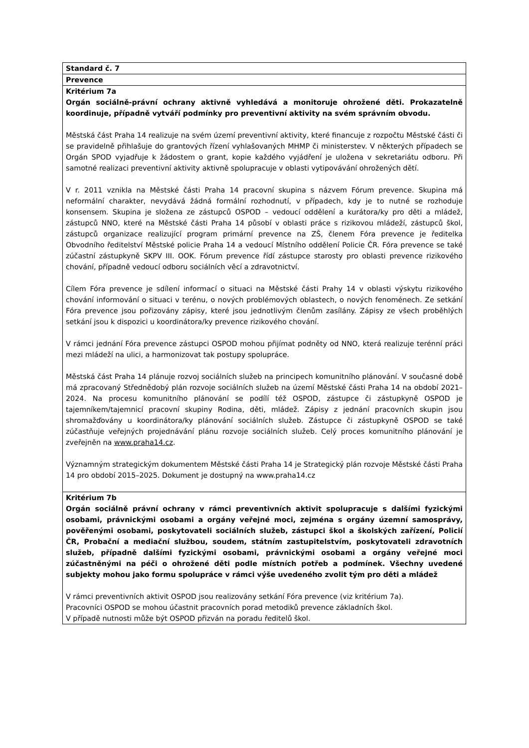| Standard č. 7 |
| Prevence |
| Kritérium 7a Orgán sociálně-právní ochrany aktivně vyhledává a monitoruje ohrožené děti. Prokazatelně koordinuje, případně vytváří podmínky pro preventivní aktivity na svém správním obvodu. Městská část Praha 14 realizuje na svém území preventivní aktivity, které financuje z rozpočtu Městské části či se pravidelně přihlašuje do grantových řízení vyhlašovaných MHMP či ministerstev. V některých případech se Orgán SPOD vyjadřuje k žádostem o grant, kopie každého vyjádření je uložena v sekretariátu odboru. Při samotné realizaci preventivní aktivity aktivně spolupracuje v oblasti vytipovávání ohrožených dětí. V r. 2011 vznikla na Městské části Praha 14 pracovní skupina s názvem Fórum prevence. Skupina má neformální charakter, nevydává žádná formální rozhodnutí, v případech, kdy je to nutné se rozhoduje konsensem. Skupina je složena ze zástupců OSPOD – vedoucí oddělení a kurátora/ky pro děti a mládež, zástupců NNO, které na Městské části Praha 14 působí v oblasti práce s rizikovou mládeží, zástupců škol, zástupců organizace realizující program primární prevence na ZŠ, členem Fóra prevence je ředitelka Obvodního ředitelství Městské policie Praha 14 a vedoucí Místního oddělení Policie ČR. Fóra prevence se také zúčastní zástupkyně SKPV III. OOK. Fórum prevence řídí zástupce starosty pro oblasti prevence rizikového chování, případně vedoucí odboru sociálních věcí a zdravotnictví. Cílem Fóra prevence je sdílení informací o situaci na Městské části Prahy 14 v oblasti výskytu rizikového chování informování o situaci v terénu, o nových problémových oblastech, o nových fenoménech. Ze setkání Fóra prevence jsou pořizovány zápisy, které jsou jednotlivým členům zasílány. Zápisy ze všech proběhlých setkání jsou k dispozici u koordinátora/ky prevence rizikového chování. V rámci jednání Fóra prevence zástupci OSPOD mohou přijímat podněty od NNO, která realizuje terénní práci mezi mládeží na ulici, a harmonizovat tak postupy spolupráce. Městská část Praha 14 plánuje rozvoj sociálních služeb na principech komunitního plánování. V současné době má zpracovaný Střednědobý plán rozvoje sociálních služeb na území Městské části Praha 14 na období 2021–2024. Na procesu komunitního plánování se podílí též OSPOD, zástupce či zástupkyně OSPOD je tajemníkem/tajemnicí pracovní skupiny Rodina, děti, mládež. Zápisy z jednání pracovních skupin jsou shromažďovány u koordinátora/ky plánování sociálních služeb. Zástupce či zástupkyně OSPOD se také zúčastňuje veřejných projednávání plánu rozvoje sociálních služeb. Celý proces komunitního plánování je zveřejněn na www.praha14.cz . Významným strategickým dokumentem Městské části Praha 14 je Strategický plán rozvoje Městské části Praha 14 pro období 2015–2025. Dokument je dostupný na www.praha14.cz |
| Kritérium 7b Orgán sociálně právní ochrany v rámci preventivních aktivit spolupracuje s dalšími fyzickými osobami, právnickými osobami a orgány veřejné moci, zejména s orgány územní samosprávy, pověřenými osobami, poskytovateli sociálních služeb, zástupci škol a školských zařízení, Policií ČR, Probační a mediační službou, soudem, státním zastupitelstvím, poskytovateli zdravotních služeb, případně dalšími fyzickými osobami, právnickými osobami a orgány veřejné moci zúčastněnými na péči o ohrožené děti podle místních potřeb a podmínek. Všechny uvedené subjekty mohou jako formu spolupráce v rámci výše uvedeného zvolit tým pro děti a mládež V rámci preventivních aktivit OSPOD jsou realizovány setkání Fóra prevence (viz kritérium 7a). Pracovníci OSPOD se mohou účastnit pracovních porad metodiků prevence základních škol. V případě nutnosti může být OSPOD přizván na poradu ředitelů škol. |